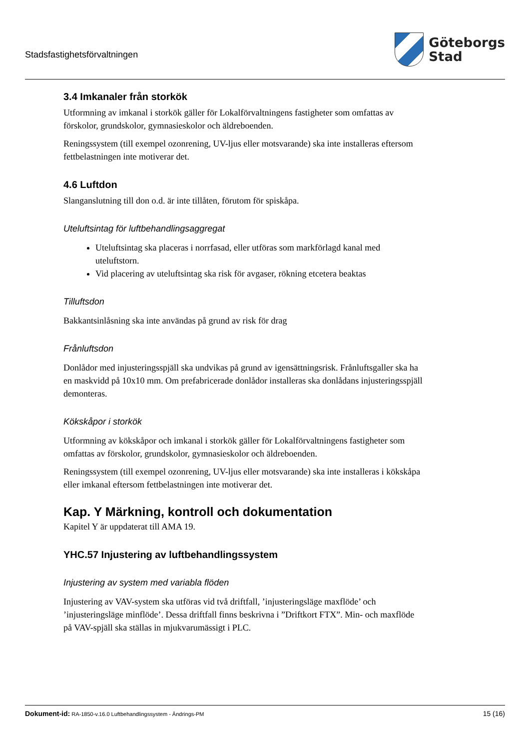Stadsfastighetsförvaltningen
Göteborgs
Stad
3.4 Imkanaler från storkök
Utformning av imkanal i storkök gäller för Lokalförvaltningens fastigheter som omfattas av förskolor, grundskolor, gymnasieskolor och äldreboenden.
Reningssystem (till exempel ozonrening, UV-ljus eller motsvarande) ska inte installeras eftersom fettbelastningen inte motiverar det.
4.6 Luftdon
Slanganslutning till don o.d. är inte tillåten, förutom för spiskåpa.
Uteluftsintag för luftbehandlingsaggregat
Uteluftsintag ska placeras i norrfasad, eller utföras som markförlagd kanal med uteluftstorn.
Vid placering av uteluftsintag ska risk för avgaser, rökning etcetera beaktas
Tilluftsdon
Bakkantsinlåsning ska inte användas på grund av risk för drag
Frånluftsdon
Donlådor med injusteringsspjäll ska undvikas på grund av igensättningsrisk. Frånluftsgaller ska ha en maskvidd på 10x10 mm. Om prefabricerade donlådor installeras ska donlådans injusteringsspjäll demonteras.
Kökskåpor i storkök
Utformning av kökskåpor och imkanal i storkök gäller för Lokalförvaltningens fastigheter som omfattas av förskolor, grundskolor, gymnasieskolor och äldreboenden.
Reningssystem (till exempel ozonrening, UV-ljus eller motsvarande) ska inte installeras i kökskåpa eller imkanal eftersom fettbelastningen inte motiverar det.
Kap. Y Märkning, kontroll och dokumentation
Kapitel Y är uppdaterat till AMA 19.
YHC.57 Injustering av luftbehandlingssystem
Injustering av system med variabla flöden
Injustering av VAV-system ska utföras vid två driftfall, ’injusteringsläge maxflöde’ och ’injusteringsläge minflöde’. Dessa driftfall finns beskrivna i ”Driftkort FTX”. Min- och maxflöde på VAV-spjäll ska ställas in mjukvarumässigt i PLC.
Dokument-id: RA-1850-v.16.0 Luftbehandlingssystem - Ändrings-PM
15 (16)